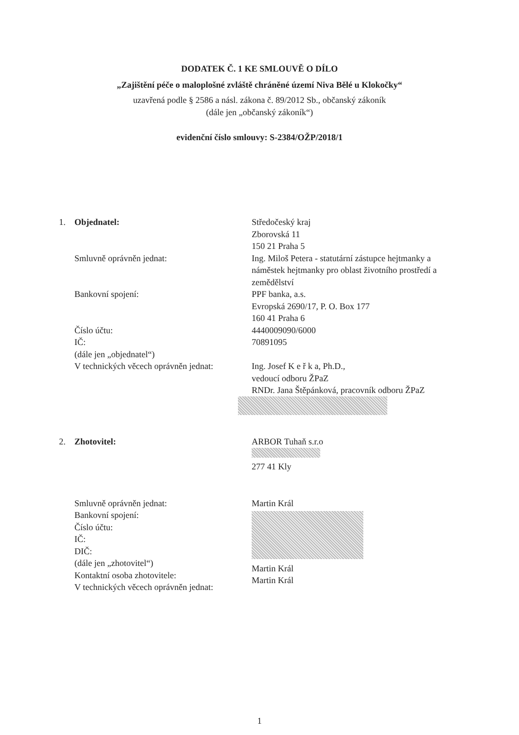DODATEK Č. 1 KE SMLOUVĚ O DÍLO
„Zajištění péče o maloplošné zvláště chráněné území Niva Bělé u Klokočky“
uzavřená podle § 2586 a násl. zákona č. 89/2012 Sb., občanský zákoník
(dále jen „občanský zákoník“)
evidenční číslo smlouvy: S-2384/OŽP/2018/1
1. Objednatel: Středočeský kraj
Zborovská 11
150 21 Praha 5
Smluvně oprávněn jednat: Ing. Miloš Petera - statutární zástupce hejtmanky a náměstek hejtmanky pro oblast životního prostředí a zemědělství
Bankovní spojení: PPF banka, a.s.
Evropská 2690/17, P. O. Box 177
160 41 Praha 6
Číslo účtu:
IČ:
(dále jen „objednatel“)
V technických věcech oprávněn jednat:
4440009090/6000
70891095
Ing. Josef K e ř k a, Ph.D.,
vedoucí odboru ŽPaZ
RNDr. Jana Štěpánková, pracovník odboru ŽPaZ
2. Zhotovitel: ARBOR Tuhaň s.r.o
277 41 Kly
Smluvně oprávněn jednat:
Bankovní spojení:
Číslo účtu:
IČ:
DIČ:
(dále jen „zhotovitel“)
Kontaktní osoba zhotovitele:
V technických věcech oprávněn jednat:
Martin Král
Martin Král
Martin Král
1